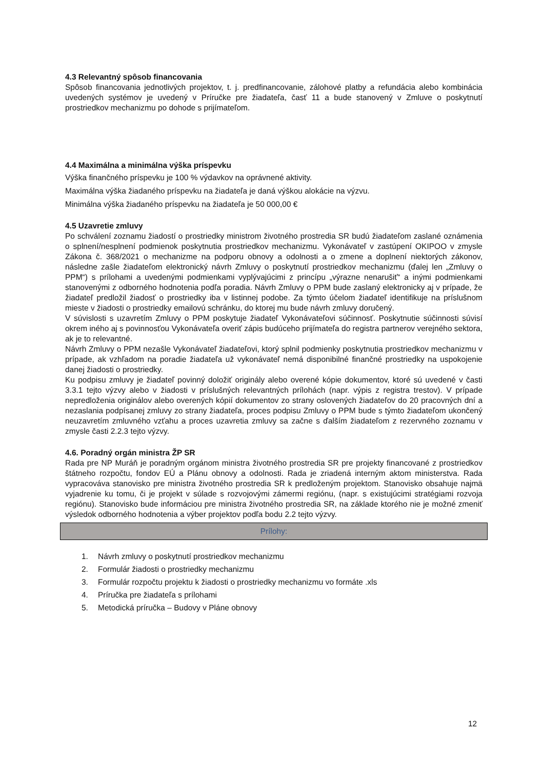4.3 Relevantný spôsob financovania
Spôsob financovania jednotlivých projektov, t. j. predfinancovanie, zálohové platby a refundácia alebo kombinácia uvedených systémov je uvedený v Príručke pre žiadateľa, časť 11 a bude stanovený v Zmluve o poskytnutí prostriedkov mechanizmu po dohode s prijímateľom.
4.4 Maximálna a minimálna výška príspevku
Výška finančného príspevku je 100 % výdavkov na oprávnené aktivity.
Maximálna výška žiadaného príspevku na žiadateľa je daná výškou alokácie na výzvu.
Minimálna výška žiadaného príspevku na žiadateľa je 50 000,00 €
4.5 Uzavretie zmluvy
Po schválení zoznamu žiadostí o prostriedky ministrom životného prostredia SR budú žiadateľom zaslané oznámenia o splnení/nesplnení podmienok poskytnutia prostriedkov mechanizmu. Vykonávateľ v zastúpení OKIPOO v zmysle Zákona č. 368/2021 o mechanizme na podporu obnovy a odolnosti a o zmene a doplnení niektorých zákonov, následne zašle žiadateľom elektronický návrh Zmluvy o poskytnutí prostriedkov mechanizmu (ďalej len „Zmluvy o PPM“) s prílohami a uvedenými podmienkami vyplývajúcimi z princípu „výrazne nenarušiť“ a inými podmienkami stanovenými z odborného hodnotenia podľa poradia. Návrh Zmluvy o PPM bude zaslaný elektronicky aj v prípade, že žiadateľ predložil žiadosť o prostriedky iba v listinnej podobe. Za týmto účelom žiadateľ identifikuje na príslušnom mieste v žiadosti o prostriedky emailovú schránku, do ktorej mu bude návrh zmluvy doručený.
V súvislosti s uzavretím Zmluvy o PPM poskytuje žiadateľ Vykonávateľovi súčinnosť. Poskytnutie súčinnosti súvisí okrem iného aj s povinnosťou Vykonávateľa overiť zápis budúceho prijímateľa do registra partnerov verejného sektora, ak je to relevantné.
Návrh Zmluvy o PPM nezašle Vykonávateľ žiadateľovi, ktorý splnil podmienky poskytnutia prostriedkov mechanizmu v prípade, ak vzhľadom na poradie žiadateľa už vykonávateľ nemá disponibilné finančné prostriedky na uspokojenie danej žiadosti o prostriedky.
Ku podpisu zmluvy je žiadateľ povinný doložiť originály alebo overené kópie dokumentov, ktoré sú uvedené v časti 3.3.1 tejto výzvy alebo v žiadosti v príslušných relevantných prílohách (napr. výpis z registra trestov). V prípade nepredloženia originálov alebo overených kópií dokumentov zo strany oslovených žiadateľov do 20 pracovných dní a nezaslania podpísanej zmluvy zo strany žiadateľa, proces podpisu Zmluvy o PPM bude s týmto žiadateľom ukončený neuzavretím zmluvného vzťahu a proces uzavretia zmluvy sa začne s ďalším žiadateľom z rezervného zoznamu v zmysle časti 2.2.3 tejto výzvy.
4.6. Poradný orgán ministra ŽP SR
Rada pre NP Muráň je poradným orgánom ministra životného prostredia SR pre projekty financované z prostriedkov štátneho rozpočtu, fondov EÚ a Plánu obnovy a odolnosti. Rada je zriadená interným aktom ministerstva. Rada vypracováva stanovisko pre ministra životného prostredia SR k predloženým projektom. Stanovisko obsahuje najmä vyjadrenie ku tomu, či je projekt v súlade s rozvojovými zámermi regiónu, (napr. s existujúcimi stratégiami rozvoja regiónu). Stanovisko bude informáciou pre ministra životného prostredia SR, na základe ktorého nie je možné zmeniť výsledok odborného hodnotenia a výber projektov podľa bodu 2.2 tejto výzvy.
Prílohy:
1. Návrh zmluvy o poskytnutí prostriedkov mechanizmu
2. Formulár žiadosti o prostriedky mechanizmu
3. Formulár rozpočtu projektu k žiadosti o prostriedky mechanizmu vo formáte .xls
4. Príručka pre žiadateľa s prílohami
5. Metodická príručka – Budovy v Pláne obnovy
12